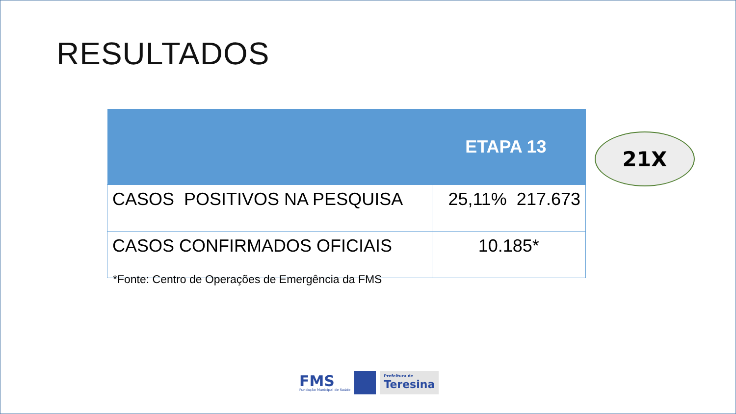RESULTADOS
| | ETAPA 13 |
| --- | --- |
| CASOS POSITIVOS NA PESQUISA | 25,11% 217.673 |
| CASOS CONFIRMADOS OFICIAIS | 10.185* |
*Fonte: Centro de Operações de Emergência da FMS
21X
FMS
Fundação Municipal de Saúde
Prefeitura de
Teresina